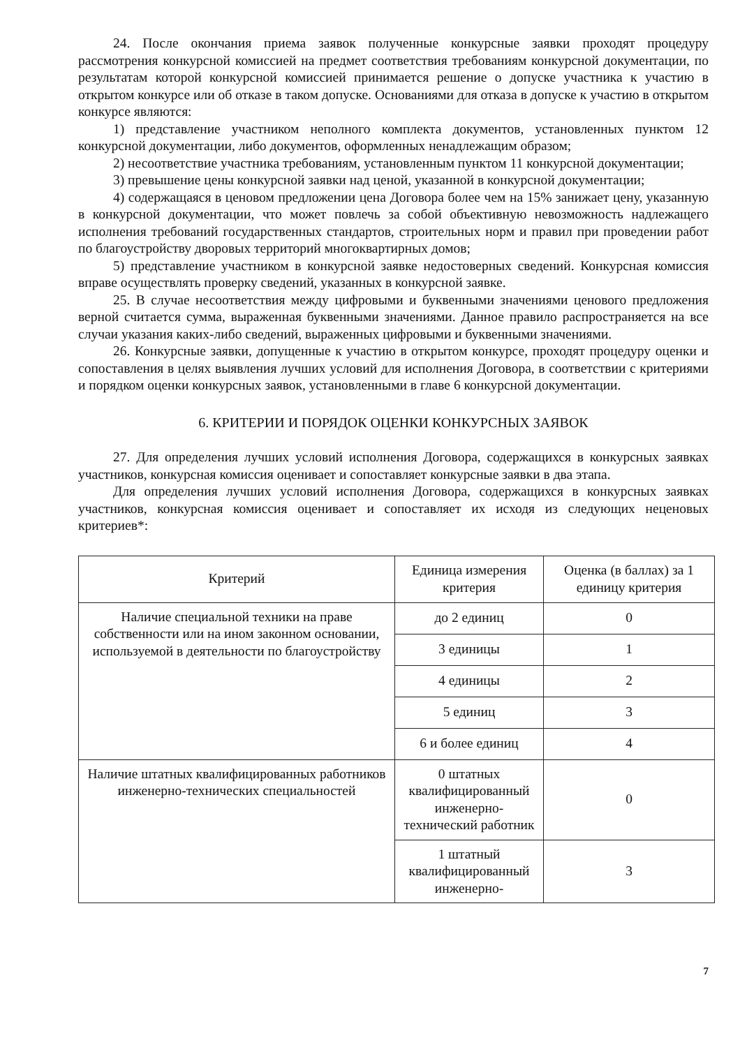24. После окончания приема заявок полученные конкурсные заявки проходят процедуру рассмотрения конкурсной комиссией на предмет соответствия требованиям конкурсной документации, по результатам которой конкурсной комиссией принимается решение о допуске участника к участию в открытом конкурсе или об отказе в таком допуске. Основаниями для отказа в допуске к участию в открытом конкурсе являются:
1) представление участником неполного комплекта документов, установленных пунктом 12 конкурсной документации, либо документов, оформленных ненадлежащим образом;
2) несоответствие участника требованиям, установленным пунктом 11 конкурсной документации;
3) превышение цены конкурсной заявки над ценой, указанной в конкурсной документации;
4) содержащаяся в ценовом предложении цена Договора более чем на 15% занижает цену, указанную в конкурсной документации, что может повлечь за собой объективную невозможность надлежащего исполнения требований государственных стандартов, строительных норм и правил при проведении работ по благоустройству дворовых территорий многоквартирных домов;
5) представление участником в конкурсной заявке недостоверных сведений. Конкурсная комиссия вправе осуществлять проверку сведений, указанных в конкурсной заявке.
25. В случае несоответствия между цифровыми и буквенными значениями ценового предложения верной считается сумма, выраженная буквенными значениями. Данное правило распространяется на все случаи указания каких-либо сведений, выраженных цифровыми и буквенными значениями.
26. Конкурсные заявки, допущенные к участию в открытом конкурсе, проходят процедуру оценки и сопоставления в целях выявления лучших условий для исполнения Договора, в соответствии с критериями и порядком оценки конкурсных заявок, установленными в главе 6 конкурсной документации.
6. КРИТЕРИИ И ПОРЯДОК ОЦЕНКИ КОНКУРСНЫХ ЗАЯВОК
27. Для определения лучших условий исполнения Договора, содержащихся в конкурсных заявках участников, конкурсная комиссия оценивает и сопоставляет конкурсные заявки в два этапа.
Для определения лучших условий исполнения Договора, содержащихся в конкурсных заявках участников, конкурсная комиссия оценивает и сопоставляет их исходя из следующих неценовых критериев*:
| Критерий | Единица измерения критерия | Оценка (в баллах) за 1 единицу критерия |
| --- | --- | --- |
| Наличие специальной техники на праве собственности или на ином законном основании, используемой в деятельности по благоустройству | до 2 единиц | 0 |
| | 3 единицы | 1 |
| | 4 единицы | 2 |
| | 5 единиц | 3 |
| | 6 и более единиц | 4 |
| Наличие штатных квалифицированных работников инженерно-технических специальностей | 0 штатных квалифицированный инженерно-технический работник | 0 |
| | 1 штатный квалифицированный инженерно- | 3 |
7